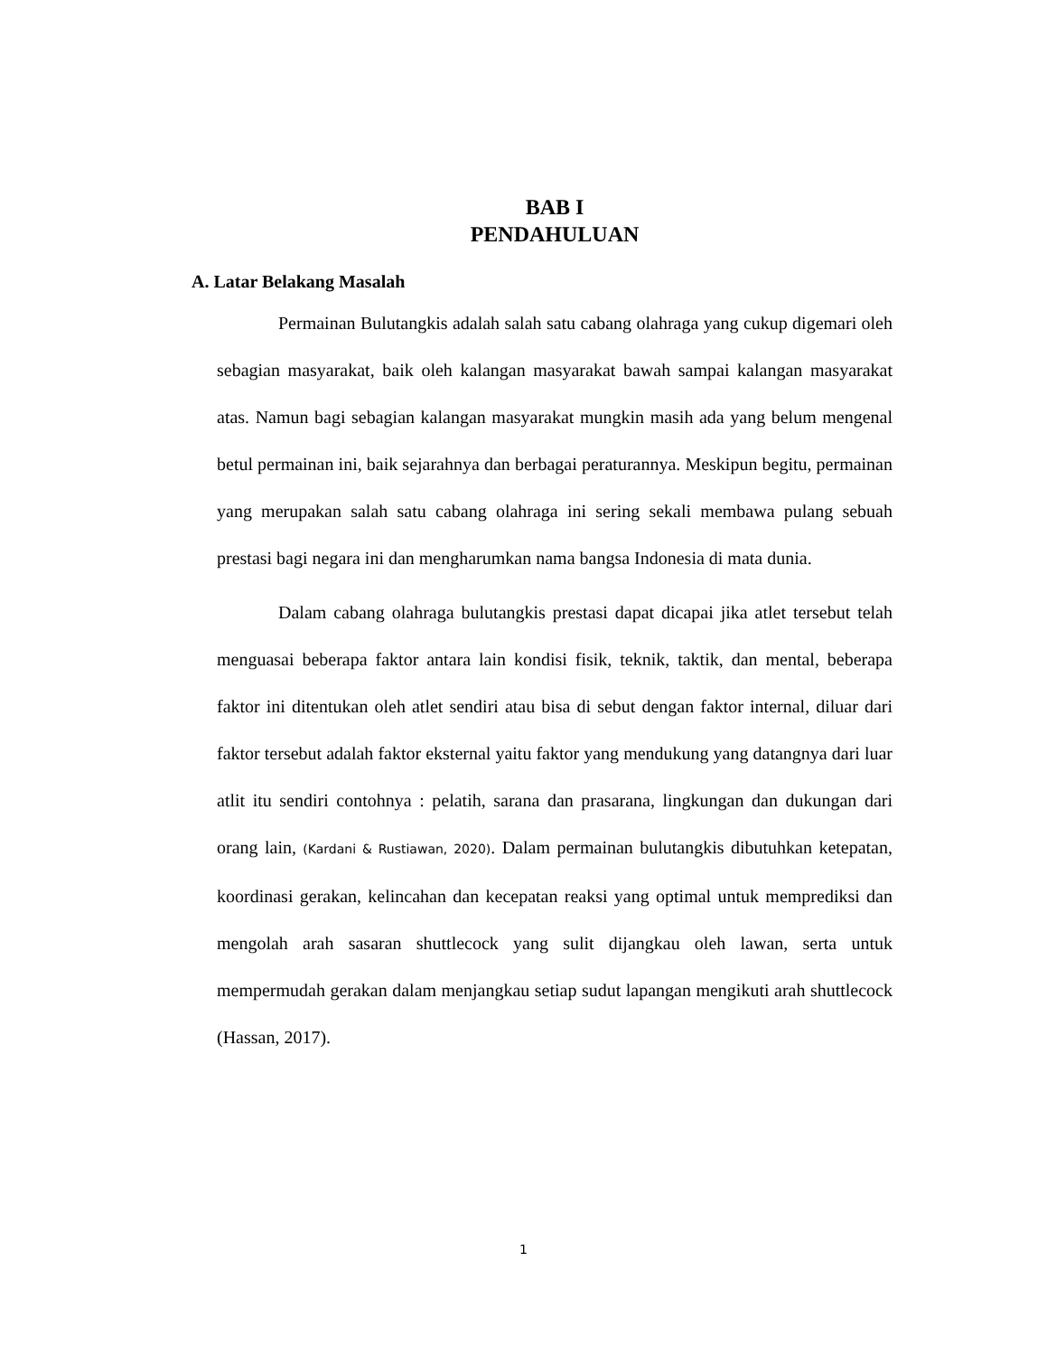BAB I
PENDAHULUAN
A. Latar Belakang Masalah
Permainan Bulutangkis adalah salah satu cabang olahraga yang cukup digemari oleh sebagian masyarakat, baik oleh kalangan masyarakat bawah sampai kalangan masyarakat atas. Namun bagi sebagian kalangan masyarakat mungkin masih ada yang belum mengenal betul permainan ini, baik sejarahnya dan berbagai peraturannya. Meskipun begitu, permainan yang merupakan salah satu cabang olahraga ini sering sekali membawa pulang sebuah prestasi bagi negara ini dan mengharumkan nama bangsa Indonesia di mata dunia.
Dalam cabang olahraga bulutangkis prestasi dapat dicapai jika atlet tersebut telah menguasai beberapa faktor antara lain kondisi fisik, teknik, taktik, dan mental, beberapa faktor ini ditentukan oleh atlet sendiri atau bisa di sebut dengan faktor internal, diluar dari faktor tersebut adalah faktor eksternal yaitu faktor yang mendukung yang datangnya dari luar atlit itu sendiri contohnya : pelatih, sarana dan prasarana, lingkungan dan dukungan dari orang lain, (Kardani & Rustiawan, 2020). Dalam permainan bulutangkis dibutuhkan ketepatan, koordinasi gerakan, kelincahan dan kecepatan reaksi yang optimal untuk memprediksi dan mengolah arah sasaran shuttlecock yang sulit dijangkau oleh lawan, serta untuk mempermudah gerakan dalam menjangkau setiap sudut lapangan mengikuti arah shuttlecock (Hassan, 2017).
1